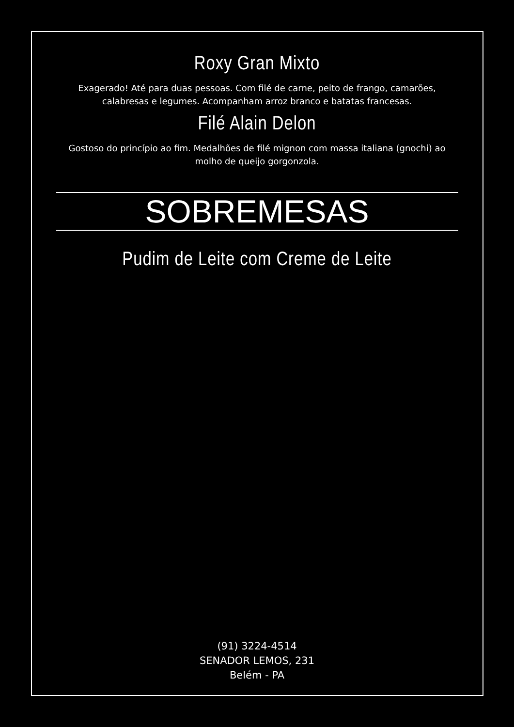Roxy Gran Mixto
Exagerado! Até para duas pessoas. Com filé de carne, peito de frango, camarões, calabresas e legumes. Acompanham arroz branco e batatas francesas.
Filé Alain Delon
Gostoso do princípio ao fim. Medalhões de filé mignon com massa italiana (gnochi) ao molho de queijo gorgonzola.
SOBREMESAS
Pudim de Leite com Creme de Leite
(91) 3224-4514
SENADOR LEMOS, 231
Belém - PA